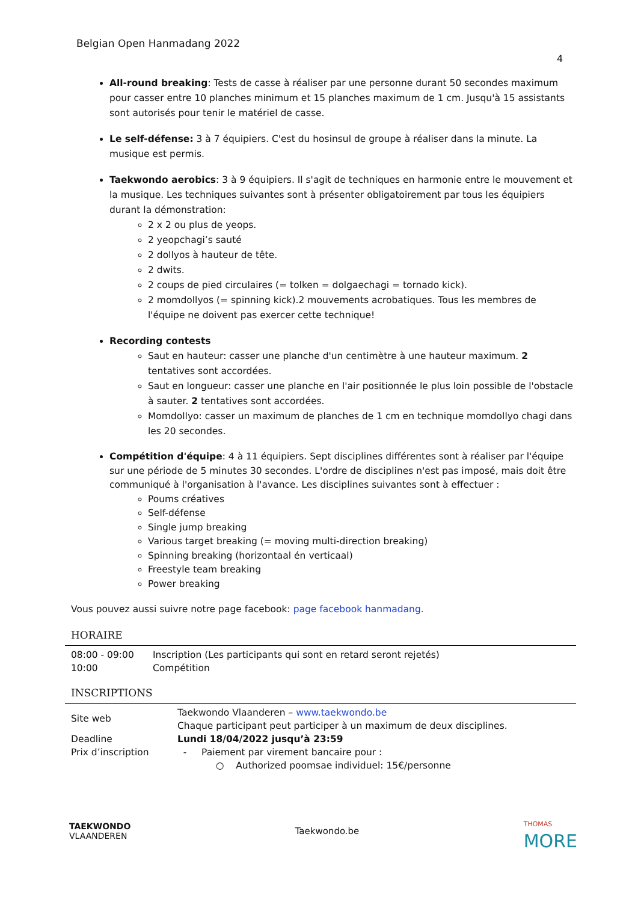Belgian Open Hanmadang 2022
4
All-round breaking: Tests de casse à réaliser par une personne durant 50 secondes maximum pour casser entre 10 planches minimum et 15 planches maximum de 1 cm. Jusqu'à 15 assistants sont autorisés pour tenir le matériel de casse.
Le self-défense: 3 à 7 équipiers. C'est du hosinsul de groupe à réaliser dans la minute. La musique est permis.
Taekwondo aerobics: 3 à 9 équipiers. Il s'agit de techniques en harmonie entre le mouvement et la musique. Les techniques suivantes sont à présenter obligatoirement par tous les équipiers durant la démonstration:
2 x 2 ou plus de yeops.
2 yeopchagi’s sauté
2 dollyos à hauteur de tête.
2 dwits.
2 coups de pied circulaires (= tolken = dolgaechagi = tornado kick).
2 momdollyos (= spinning kick).2 mouvements acrobatiques. Tous les membres de l'équipe ne doivent pas exercer cette technique!
Recording contests
Saut en hauteur: casser une planche d'un centimètre à une hauteur maximum. 2 tentatives sont accordées.
Saut en longueur: casser une planche en l'air positionnée le plus loin possible de l'obstacle à sauter. 2 tentatives sont accordées.
Momdollyo: casser un maximum de planches de 1 cm en technique momdollyo chagi dans les 20 secondes.
Compétition d'équipe: 4 à 11 équipiers. Sept disciplines différentes sont à réaliser par l'équipe sur une période de 5 minutes 30 secondes. L'ordre de disciplines n'est pas imposé, mais doit être communiqué à l'organisation à l'avance. Les disciplines suivantes sont à effectuer :
Poums créatives
Self-défense
Single jump breaking
Various target breaking (= moving multi-direction breaking)
Spinning breaking (horizontaal én verticaal)
Freestyle team breaking
Power breaking
Vous pouvez aussi suivre notre page facebook: page facebook hanmadang.
HORAIRE
| 08:00 - 09:00 | Inscription (Les participants qui sont en retard seront rejetés) |
| 10:00 | Compétition |
INSCRIPTIONS
| Site web | Taekwondo Vlaanderen – www.taekwondo.be Chaque participant peut participer à un maximum de deux disciplines. |
| Deadline | Lundi 18/04/2022 jusqu’à 23:59 |
| Prix d’inscription | - Paiement par virement bancaire pour : ○ Authorized poomsae individuel: 15€/personne |
TAEKWONDO
VLAANDEREN
Taekwondo.be
THOMAS
MORE